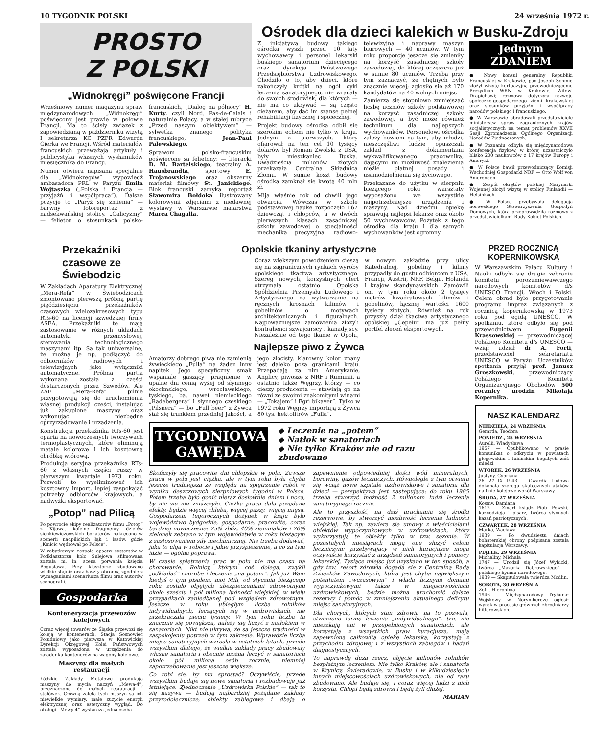10 TYGODNIK POLSKI 24 września 1972 r.
PROSTO
Z POLSKI
„Widnokręgi” poświęcone Francji
Wrześniowy numer magazynu spraw międzynarodowych „Widnokręgi” poświęcony jest prawie w połowie Francji. Ma to ścisły związek z zapowiedzianą w październiku wizytą I sekretarza KC PZPR Edwarda Gierka we Francji. Wśród materiałów francuskich przeważają artykuły i publicystyka własnych wysłanników miesięcznika do Francji.
Numer otwiera napisana specjalnie dla „Widnokręgów” wypowiedź ambasadora PRL w Paryżu Emila Wojtaszka („Polska i Francja — przyjaźń i współpraca”). Dalsze pozycje to „Paryż się zmienia” — barwny fotoreportaż z nadsekwańskiej stolicy. „Galicyzmy” — felieton o stosunkach polsko-francuskich, „Dialog na północy” H. Kurty, czyli Nord, Pas-de-Calais i naturalnie Polacy, a w stałej rubryce „Przed naszym obiektywem” — sylwetka znanego polityka francuskiego, Jean-Paul Palewskiego.
Sprawom polsko-francuskim poświęcone są felietony: — literacki D. M. Bartelskiego, teatralny A. Hausbrandta, sportowy E. Trojanowskiego oraz obszerny materiał filmowy St. Janickiego. Blok francuski zamyka reportaż Sławomira Bołdoka ilustrowany kolorowymi zdjęciami z niedawnej wystawy w Warszawie malarstwa Marca Chagalla.
Ośrodek dla dzieci kalekich w Busku-Zdroju
Z inicjatywą budowy takiego ośrodka wyszli przed 10 laty wychowawcy i personel lekarski buskiego sanatorium dziecięcego oraz dyrekcja Państwowego Przedsiębiorstwa Uzdrowiskowego. Chodziło o to, aby dzieci, które zakończyły krótki na ogół cykl leczenia sanatoryjnego, nie wracały do swoich środowisk, dla których — nie ma co ukrywać — są często ciężarem, aby dać im szansę pełnej rehabilitacji fizycznej i społecznej.
Projekt budowy ośrodka odbił się szerokim echem nie tylko w kraju. Jednym z pierwszych, który ofiarował na ten cel 10 tysięcy dolarów był Roman Zwolski z USA, były mieszkaniec Buska. Dwadzieścia milionów złotych przekazała Centralna Składnica Złomu. W sumie koszt budowy ośrodka zamknął się kwotą 40 mln zł.
Mija właśnie rok od chwili jego otwarcia. Wówczas w szkole podstawowej naukę rozpoczęło 167 dziewcząt i chłopców, a w dwóch pierwszych klasach zasadniczej szkoły zawodowej o specjalności mechanika precyzyjna, radiowo-telewizyjna i naprawy maszyn biurowych — 40 uczniów. W tym roku proporcje jeszcze się zmieniły na korzyść zasadniczej szkoły zawodowej, do której uczęszcza już w sumie 80 uczniów. Trzeba przy tym zaznaczyć, że chętnych było znacznie więcej; zgłosiło się aż 170 kandydatów na 40 wolnych miejsc.
Zamierza się stopniowo zmniejszać liczbę uczniów szkoły podstawowej na korzyść zasadniczej szkoły zawodowej, a być może również technikum dla najlepszych wychowanków. Personelowi ośrodka zależy bowiem na tym, aby młodzi, nieszczęśliwi ludzie opuszczali zakład z dokumentami wykwalifikowanego pracownika, dającymi im możliwość znalezienia nieźle płatnej posady i usamodzielnienia się życiowego.
Przekazane do użytku w sierpniu bieżącego roku warsztaty wyposażono we wszystkie najpotrzebniejsze urządzenia i maszyny. Nad dziećmi opiekę sprawują najlepsi lekarze oraz około 50 wychowawców. Pożytek z tego ośrodka dla kraju i dla samych wychowanków jest ogromny.
Jednym ZDANIEM
● Nowy konsul generalny Republiki Francuskiej w Krakowie, pan Joseph Schmid złożył wizytę kurtuazyjną przewodniczącemu Prezydium WRN w Krakowie, Witowi Drapichowi; rozmowa dotyczyła rozwoju społeczno-gospodarczego ziemi krakowskiej oraz stosunków przyjaźni i współpracy narodów polskiego i francuskiego.
● W Warszawie obradowali przedstawiciele ministerstw spraw zagranicznych krajów socjalistycznych na temat problemów XXVII Sesji Zgromadzenia Ogólnego Organizacji Narodów Zjednoczonych.
● W Poznaniu odbyła się międzynarodowa konferencja fizyków, w której uczestniczyło blisko 200 naukowców z 17 krajów Europy i Ameryki.
● W Polsce bawił przewodniczący Komisji Wschodniej Gospodarki NRF — Otto Wolf von Amerongen.
● Zespół okrętów polskiej Marynarki Wojennej złożył wizytę w stolicy Finlandii — Helsinkach.
● W Polsce przebywała delegacja norweskiego Stowarzyszenia Gospodyń Domowych, która przeprowadziła rozmowy z przedstawicielkami Rady Kobiet Polskich.
Przekaźniki czasowe ze Świebodzic
W Zakładach Aparatury Elektrycznej „Mera-Refa” w Świebodzicach zmontowano pierwszą próbną partię pięćdziesięciu przekaźników czasowych wielozakresowych typu RTs-60 na licencji szwedzkiej firmy ASEA. Przekaźniki te mają zastosowanie w różnych układach automatyki przemysłowej, sterowania technologicznego maszynami itp. Są tak uniwersalne, że można je np. podłączyć do odbiorników radiowych i telewizyjnych jako wyłączniki automatyczne. Próbna partia wykonana została z części dostarczonych przez Szwedów. Ale ZAE „Mera-Refa” pilnie przygotowują się do uruchomienia własnej produkcji części, instalując już zakupione maszyny oraz wykonując niezbędne oprzyrządowanie i urządzenia.
Konstrukcja przekaźnika RTs-60 jest oparta na nowoczesnych tworzywach termoplastycznych, które eliminują metale kolorowe i ich kosztowną obróbkę wiórową.
Produkcja seryjna przekaźnika RTs-60 z własnych części ruszy w pierwszym kwartale 1973 roku. Pozwoli to wyeliminować ich kosztowny import, lepiej zaspokajać potrzeby odbiorców krajowych, a nadwyżki eksportować.
„Potop” nad Pilicą
Po powrocie ekipy realizatorów filmu „Potop” z Kijowa, kolejne fragmenty dziejów sienkiewiczowskich bohaterów nakręcono w scenerii nadpilickich łąk i lasów, gdzie „Kmicic wędrował po Polsce”.
W zabytkowym zespole opactw cystersów w Podklasztorzu koło Sulejowa sfilmowana została m. in. scena porwania księcia Bogusława. Przy klasztorze zbudowano wielkie stajnie oraz baszty obronną zgodnie z wymaganiami scenariusza filmu oraz autorów scenografii.
Gospodarka
Konteneryzacja przewozów kolejowych
Coraz więcej towarów ze Śląska przewozi się koleją w kontenerach. Stacja Sosnowiec Południowy jako pierwsza w Katowickiej Dyrekcji Okręgowej Kolei Państwowych została wyposażona w urządzenia do załadunku kontenerów na wagony kolejowe.
Maszyny dla małych restauracji
Łódzkie Zakłady Metalowe produkują maszyny do mycia naczyń „Mewa-4”, przeznaczone do małych restauracji i stołówek. Główną zaletą tych maszyn są ich niewielkie wymiary, małe zużycie energii elektrycznej oraz estetyczny wygląd. Do obsługi „Mewy-4” wystarcza jedna osoba.
Opolskie tkaniny artystyczne
Coraz większym powodzeniem cieszą się na zagranicznych rynkach wyroby opolskiego tkactwa artystycznego. Szereg nowych, korzystnych ofert otrzymała ostatnio Opolska Spółdzielnia Przemysłu Ludowego i Artystycznego na wytwarzanie na ręcznych krosnach kilimów i gobelinów o motywach architektonicznych i figuralnych. Najpoważniejsze zamówienia złożyli kontrahenci szwajcarscy i kanadyjscy. Niezależnie od tego tkanie w Opolu, w nowym zakładzie przy ulicy Katedralnej, gobeliny i kilimy przypadły do gustu odbiorcom z USA, Francji, Austrii, NRF, Belgii, Holandii i krajów skandynawskich. Zamówili oni w tym roku około 2 tysięcy metrów kwadratowych kilimów i gobelinów, łącznej wartości 1600 tysięcy złotych. Również na rok przyszły dział tkactwa artystycznego opolskiej „Cepelii” ma już pełny portfel zleceń eksportowych.
Najlepsze piwo z Żywca
Amatorzy dobrego piwa nie zamienią żywieckiego „Fulla” na żaden inny napitek. Jego specyficzny smak wspaniale gaszący pragnienie w upalne dni cenią wyżej od słynnego okocimskiego, wrocławskiego, tyskiego, ba, nawet niemieckiego „Radebergera” i słynnego czeskiego „Pilsnera” — bo „Full beer” z Żywca stał się trunkiem przedniej jakości, a jego złocisty, klarowny kolor znany jest daleko poza granicami kraju. Przepadają za nim Amerykanie, Anglicy, piwosze z NRF i Rumunii, a ostatnio także Węgrzy, którzy — co cieszy producenta — stawiają go na równi ze swoimi znakomitymi winami — „Tokajem” i Egri bikaver”. Tylko w 1972 roku Węgrzy importują z Żywca 80 tys. hektolitrów „Fulla”.
TYGODNIOWA
GAWĘDA
◆ Leczenie na „potem”
◆ Natłok w sanatoriach
◆ Nie tylko Kraków nie od razu zbudowano
Skończyły się pracowite dni chłopskie w polu. Zawsze praca w polu jest ciężka, ale w tym roku była chyba jeszcze trudniejsza ze względu na spiętrzenie robót w wyniku deszczowych sierpniowych tygodni w Polsce. Potem trzeba było gonić nieraz dosłownie dniem i nocą, by nic się nie zniszczyło. Ciężka praca dała pożądane efekty, będzie więcej chleba, więcej paszy, więcej mięsa. Gospodarzem tegorocznych dożynek w kraju było województwo bydgoskie, gospodarne, pracowite, coraz bardziej nowoczesne: 75% zbóż, 40% ziemniaków i 70% zielonek zebrano w tym województwie w roku bieżącym z zastosowaniem siły mechanicznej. Nie trzeba dodawać, jaka to ulga w robocie i jakie przyśpieszenie, a co za tym idzie — ogólna poprawa.
W czasie spiętrzenia prac w polu nie ma czasu na chorowanie. Rolnicy, którym coś dolega, zwykli „odkładać” chorobę i leczenie „na potem”. Jak już Wam kiedyś o tym pisałem, moi Mili, od stycznia bieżącego roku zostało objętych ubezpieczeniami zdrowotnymi około sześciu i pół miliona ludności wiejskiej, w wielu przypadkach zaniedbanej pod względem zdrowotnym. Jeszcze w roku ubiegłym liczba rolników indywidualnych, leczących się w uzdrowiskach, nie przekraczała pięciu tysięcy. W tym roku liczba ta znacznie się powiększa, należy się liczyć z natłokiem w sanatoriach. Nikt nie ukrywa, że są jeszcze trudności w zaspokojeniu potrzeb w tym zakresie. Wprawdzie liczba miejsc sanatoryjnych wzrosła w ostatnich latach, przede wszystkim dlatego, że wielkie zakłady pracy zbudowały własne sanatoria i obecnie można leczyć w sanatoriach około pół miliona osób rocznie, niemniej zapotrzebowanie jest jeszcze większe.
Co robi się, by mu sprostać? Oczywiście, przede wszystkim buduje się nowe sanatoria i rozbudowuje już istniejące. Zjednoczenie „Uzdrowiska Polskie” — tak to się nazywa — budują najbardziej pożądane zakłady przyrodolecznicze, obiekty zabiegowe i dbają o zapewnienie odpowiedniej ilości wód mineralnych, borowiny, gazów leczniczych. Równolegle z tym otwiera się wciąż nowe szpitale uzdrowiskowe i sanatoria dla dzieci — perspektywa jest następująca: do roku 1985 trzeba stworzyć możność 2 milionom ludzi leczenia sanatoryjnego rocznie.
Ale to przyszłość, na dziś uruchamia się środki rezerwowe, by stworzyć możliwość leczenia ludności wiejskiej. Tak np. zawiera się umowy z właścicielami obiektów wypoczynkowych w uzdrowiskach, który wykorzystują te obiekty tylko w tzw. sezonie. W pozostałych miesiącach mogą one służyć celom leczniczym; przebywający w nich kuracjusze mogą oczywiście korzystać z urządzeń sanatoryjnych i pomocy lekarskiej. Tysiące miejsc już uzyskano w ten sposób, a gdy tzw. resort zdrowia dogada się z Centralną Radą Związków Zawodowych, która jest chyba największym potentatem „wczasowym” i włada licznymi domami wypoczynkowymi także w miejscowościach uzdrowiskowych, będzie można uruchomić dalsze rezerwy i pomóc w zmniejszeniu aktualnego deficytu miejsc sanatoryjnych.
Dla chorych, których stan zdrowia na to pozwala, stworzono formę leczenia „indywidualnego”, tzn. nie mieszkają oni w przepełnionych sanatoriach, ale korzystają z wszystkich praw kuracjusza, mają zapewnioną całkowitą opiekę lekarską, korzystają z przychodni zdrojowej i z wszystkich zabiegów i badań diagnostycznych.
To naprawdę duża rzecz, objęcie milionów rolników bezpłatnym leczeniem. Nie tylko Kraków, ale i sanatoria w Krynicy, Świeradowie, w Busku i w kilkudziesięciu innych miejscowościach uzdrowiskowych, nie od razu zbudowano. Ale buduje się, i coraz więcej ludzi z nich korzysta. Chłopi będą zdrowsi i będą żyli dłużej.
MARIAN
PRZED ROCZNICĄ KOPERNIKOWSKĄ
W Warszawskim Pałacu Kultury i Nauki odbyło się drugie zebranie komitetu porozumiewawczego narodowych komitetów d/s UNESCO Francji, Włoch i Polski. Celem obrad było przygotowanie programu imprez związanych z rocznicą kopernikowską w 1973 roku pod egidą UNESCO. W spotkaniu, które odbyło się pod przewodnictwem Eugenii Krassowskiej — przewodniczącej Polskiego Komitetu d/s UNESCO — wziął udział dr A. Forti, przedstawiciel sekretariatu UNESCO w Paryżu. Uczestników spotkania przyjął prof. Janusz Groszkowski, przewodniczący Polskiego Komitetu Organizacyjnego Obchodów 500 rocznicy urodzin Mikołaja Kopernika.
NASZ KALENDARZ
NIEDZIELA, 24 WRZEŚNIA
Gerarda, Teodora
PONIEDZ., 25 WRZEŚNIA
Aurelii, Władysława
1957 — Opublikowano w prasie komunikat o odkryciu w powiatach głogowskim i lubińskim bogatych złóż miedzi.
WTOREK, 26 WRZEŚNIA
Justyny, Cypriana
26—27 IX 1943 — Gwardia Ludowa dokonała szeregu skutecznych ataków na linie kolejowe wokół Warszawy.
ŚRODA, 27 WRZEŚNIA
Kosmy, Damiana
1612 — Zmarł ksiądz Piotr Powski, kaznodzieja i pisarz, twórca słynnych kazań patriotycznych.
CZWARTEK, 28 WRZEŚNIA
Marka, Wacława
1939 — Po dwudziestu dniach bohaterskiej obrony podpisana została kapitulacja Warszawy.
PIĄTEK, 29 WRZEŚNIA
Michaliny, Michała
1747 — Urodził się Józef Wybicki, twórca „Mazurka Dąbrowskiego” — polskiego hymnu narodowego.
1939 — Skapitulowała twierdza Modlin.
SOBOTA, 30 WRZEŚNIA
Zofii, Hieronima
1946 — Międzynarodowy Trybunał Wojskowy w Norymberdze ogłosił wyrok w procesie głównych zbrodniarzy hitlerowskich.